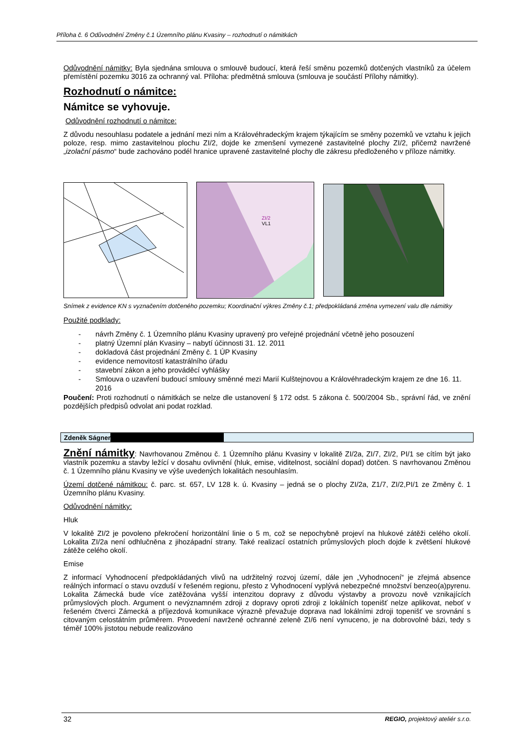Příloha č. 6 Odůvodnění Změny č.1 Územního plánu Kvasiny – rozhodnutí o námitkách
Odůvodnění námitky: Byla sjednána smlouva o smlouvě budoucí, která řeší směnu pozemků dotčených vlastníků za účelem přemístění pozemku 3016 za ochranný val. Příloha: předmětná smlouva (smlouva je součástí Přílohy námitky).
Rozhodnutí o námitce:
Námitce se vyhovuje.
Odůvodnění rozhodnutí o námitce:
Z důvodu nesouhlasu podatele a jednání mezi ním a Královéhradeckým krajem týkajícím se směny pozemků ve vztahu k jejich poloze, resp. mimo zastavitelnou plochu ZI/2, dojde ke zmenšení vymezené zastavitelné plochy ZI/2, přičemž navržené „izolační pásmo“ bude zachováno podél hranice upravené zastavitelné plochy dle zákresu předloženého v příloze námitky.
ZI/2
VL1
Snímek z evidence KN s vyznačením dotčeného pozemku; Koordinační výkres Změny č.1; předpokládaná změna vymezení valu dle námitky
Použité podklady:
- návrh Změny č. 1 Územního plánu Kvasiny upravený pro veřejné projednání včetně jeho posouzení
- platný Územní plán Kvasiny – nabytí účinnosti 31. 12. 2011
- dokladová část projednání Změny č. 1 ÚP Kvasiny
- evidence nemovitostí katastrálního úřadu
- stavební zákon a jeho prováděcí vyhlášky
- Smlouva o uzavření budoucí smlouvy směnné mezi Marií Kulštejnovou a Královéhradeckým krajem ze dne 16. 11. 2016
Poučení: Proti rozhodnutí o námitkách se nelze dle ustanovení § 172 odst. 5 zákona č. 500/2004 Sb., správní řád, ve znění pozdějších předpisů odvolat ani podat rozklad.
Zdeněk Ságner
Znění námitky: Navrhovanou Změnou č. 1 Územního plánu Kvasiny v lokalitě ZI/2a, ZI/7, ZI/2, PI/1 se cítím být jako vlastník pozemku a stavby ležící v dosahu ovlivnění (hluk, emise, viditelnost, sociální dopad) dotčen. S navrhovanou Změnou č. 1 Územního plánu Kvasiny ve výše uvedených lokalitách nesouhlasím.
Území dotčené námitkou: č. parc. st. 657, LV 128 k. ú. Kvasiny – jedná se o plochy ZI/2a, Z1/7, ZI/2,PI/1 ze Změny č. 1 Územního plánu Kvasiny.
Odůvodnění námitky:
Hluk
V lokalitě ZI/2 je povoleno překročení horizontální linie o 5 m, což se nepochybně projeví na hlukové zátěži celého okolí. Lokalita ZI/2a není odhlučněna z jihozápadní strany. Také realizací ostatních průmyslových ploch dojde k zvětšení hlukové zátěže celého okolí.
Emise
Z informací Vyhodnocení předpokládaných vlivů na udržitelný rozvoj území, dále jen „Vyhodnocení“ je zřejmá absence reálných informací o stavu ovzduší v řešeném regionu, přesto z Vyhodnocení vyplývá nebezpečné množství benzeo(a)pyrenu. Lokalita Zámecká bude více zatěžována vyšší intenzitou dopravy z důvodu výstavby a provozu nově vznikajících průmyslových ploch. Argument o nevýznamném zdroji z dopravy oproti zdroji z lokálních topenišť nelze aplikovat, neboť v řešeném čtverci Zámecká a příjezdová komunikace výrazně převažuje doprava nad lokálními zdroji topenišť ve srovnání s citovaným celostátním průměrem. Provedení navržené ochranné zeleně ZI/6 není vynuceno, je na dobrovolné bázi, tedy s téměř 100% jistotou nebude realizováno
32 REGIO, projektový ateliér s.r.o.